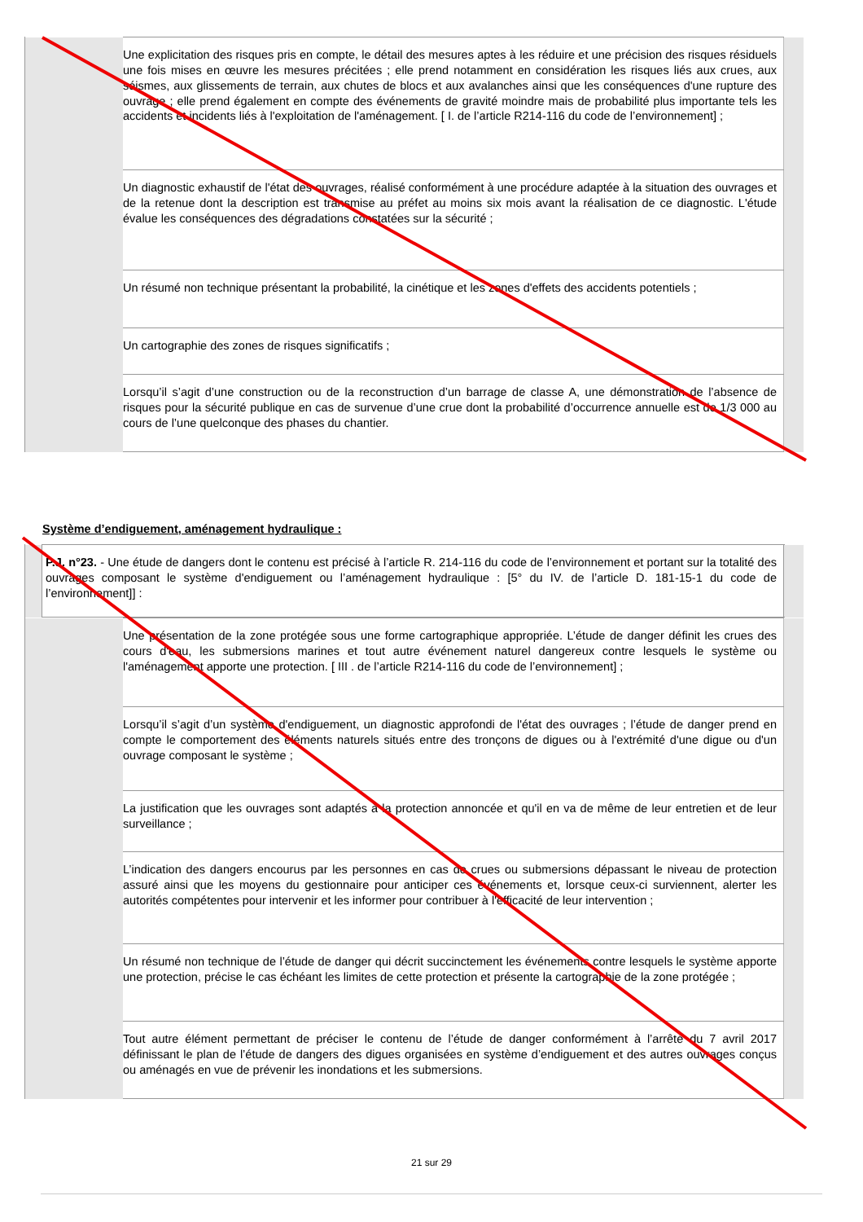| | Une explicitation des risques pris en compte, le détail des mesures aptes à les réduire et une précision des risques résiduels une fois mises en œuvre les mesures précitées ; elle prend notamment en considération les risques liés aux crues, aux séismes, aux glissements de terrain, aux chutes de blocs et aux avalanches ainsi que les conséquences d'une rupture des ouvrage ; elle prend également en compte des événements de gravité moindre mais de probabilité plus importante tels les accidents et incidents liés à l'exploitation de l'aménagement. [ I. de l’article R214-116 du code de l’environnement] ; | |
| | Un diagnostic exhaustif de l'état des ouvrages, réalisé conformément à une procédure adaptée à la situation des ouvrages et de la retenue dont la description est transmise au préfet au moins six mois avant la réalisation de ce diagnostic. L'étude évalue les conséquences des dégradations constatées sur la sécurité ; | |
| | Un résumé non technique présentant la probabilité, la cinétique et les zones d'effets des accidents potentiels ; | |
| | Un cartographie des zones de risques significatifs ; | |
| | Lorsqu’il s’agit d’une construction ou de la reconstruction d’un barrage de classe A, une démonstration de l’absence de risques pour la sécurité publique en cas de survenue d’une crue dont la probabilité d’occurrence annuelle est de 1/3 000 au cours de l’une quelconque des phases du chantier. | |
Système d’endiguement, aménagement hydraulique :
| | P.J. n°23. - Une étude de dangers dont le contenu est précisé à l’article R. 214-116 du code de l’environnement et portant sur la totalité des ouvrages composant le système d'endiguement ou l’aménagement hydraulique : [5° du IV. de l’article D. 181-15-1 du code de l’environnement]] : | |
| | Une présentation de la zone protégée sous une forme cartographique appropriée. L’étude de danger définit les crues des cours d'eau, les submersions marines et tout autre événement naturel dangereux contre lesquels le système ou l'aménagement apporte une protection. [ III . de l’article R214-116 du code de l’environnement] ; | |
| | Lorsqu’il s’agit d’un système d'endiguement, un diagnostic approfondi de l'état des ouvrages ; l’étude de danger prend en compte le comportement des éléments naturels situés entre des tronçons de digues ou à l'extrémité d'une digue ou d'un ouvrage composant le système ; | |
| | La justification que les ouvrages sont adaptés à la protection annoncée et qu'il en va de même de leur entretien et de leur surveillance ; | |
| | L’indication des dangers encourus par les personnes en cas de crues ou submersions dépassant le niveau de protection assuré ainsi que les moyens du gestionnaire pour anticiper ces événements et, lorsque ceux-ci surviennent, alerter les autorités compétentes pour intervenir et les informer pour contribuer à l'efficacité de leur intervention ; | |
| | Un résumé non technique de l’étude de danger qui décrit succinctement les événements contre lesquels le système apporte une protection, précise le cas échéant les limites de cette protection et présente la cartographie de la zone protégée ; | |
| | Tout autre élément permettant de préciser le contenu de l’étude de danger conformément à l’arrêté du 7 avril 2017 définissant le plan de l’étude de dangers des digues organisées en système d’endiguement et des autres ouvrages conçus ou aménagés en vue de prévenir les inondations et les submersions. | |
21 sur 29